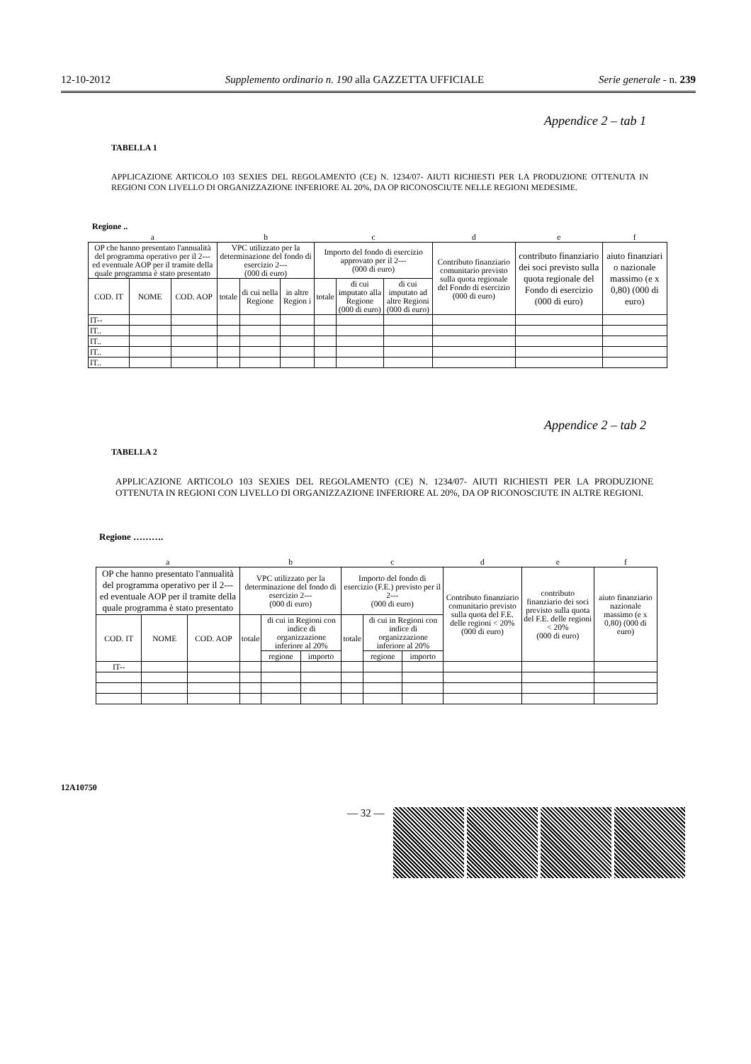12-10-2012 Supplemento ordinario n. 190 alla GAZZETTA UFFICIALE Serie generale - n. 239
Appendice 2 – tab 1
TABELLA 1
APPLICAZIONE ARTICOLO 103 SEXIES DEL REGOLAMENTO (CE) N. 1234/07- AIUTI RICHIESTI PER LA PRODUZIONE OTTENUTA IN REGIONI CON LIVELLO DI ORGANIZZAZIONE INFERIORE AL 20%, DA OP RICONOSCIUTE NELLE REGIONI MEDESIME.
Regione ..
| a | | | b | | | c | | | d | e | f |
| OP che hanno presentato l'annualità del programma operativo per il 2--- ed eventuale AOP per il tramite della quale programma è stato presentato | | | VPC utilizzato per la determinazione del fondo di esercizio 2--- (000 di euro) | | | Importo del fondo di esercizio approvato per il 2--- (000 di euro) | | | Contributo finanziario comunitario previsto sulla quota regionale del Fondo di esercizio (000 di euro) | contributo finanziario dei soci previsto sulla quota regionale del Fondo di esercizio (000 di euro) | aiuto finanziari o nazionale massimo (e x 0,80) (000 di euro) |
| COD. IT | NOME | COD. AOP | totale | di cui nella Regione | in altre Region i | totale | di cui imputato alla Regione (000 di euro) | di cui imputato ad altre Regioni (000 di euro) | | | |
| IT-- | | | | | | | | | | | |
| IT.. | | | | | | | | | | | |
| IT.. | | | | | | | | | | | |
| IT.. | | | | | | | | | | | |
| IT.. | | | | | | | | | | | |
Appendice 2 – tab 2
TABELLA 2
APPLICAZIONE ARTICOLO 103 SEXIES DEL REGOLAMENTO (CE) N. 1234/07- AIUTI RICHIESTI PER LA PRODUZIONE OTTENUTA IN REGIONI CON LIVELLO DI ORGANIZZAZIONE INFERIORE AL 20%, DA OP RICONOSCIUTE IN ALTRE REGIONI.
Regione ……….
| a | | | b | | | c | | | d | e | f |
| OP che hanno presentato l'annualità del programma operativo per il 2--- ed eventuale AOP per il tramite della quale programma è stato presentato | | | VPC utilizzato per la determinazione del fondo di esercizio 2--- (000 di euro) | | | Importo del fondo di esercizio (F.E.) previsto per il 2--- (000 di euro) | | | Contributo finanziario comunitario previsto sulla quota del F.E. delle regioni < 20% (000 di euro) | contributo finanziario dei soci previsto sulla quota del F.E. delle regioni < 20% (000 di euro) | aiuto finanziario nazionale massimo (e x 0,80) (000 di euro) |
| COD. IT | NOME | COD. AOP | totale | di cui in Regioni con indice di organizzazione inferiore al 20% | | totale | di cui in Regioni con indice di organizzazione inferiore al 20% | | | | |
| | | | | regione | importo | | regione | importo | | | |
| IT-- | | | | | | | | | | | |
12A10750
— 32 —